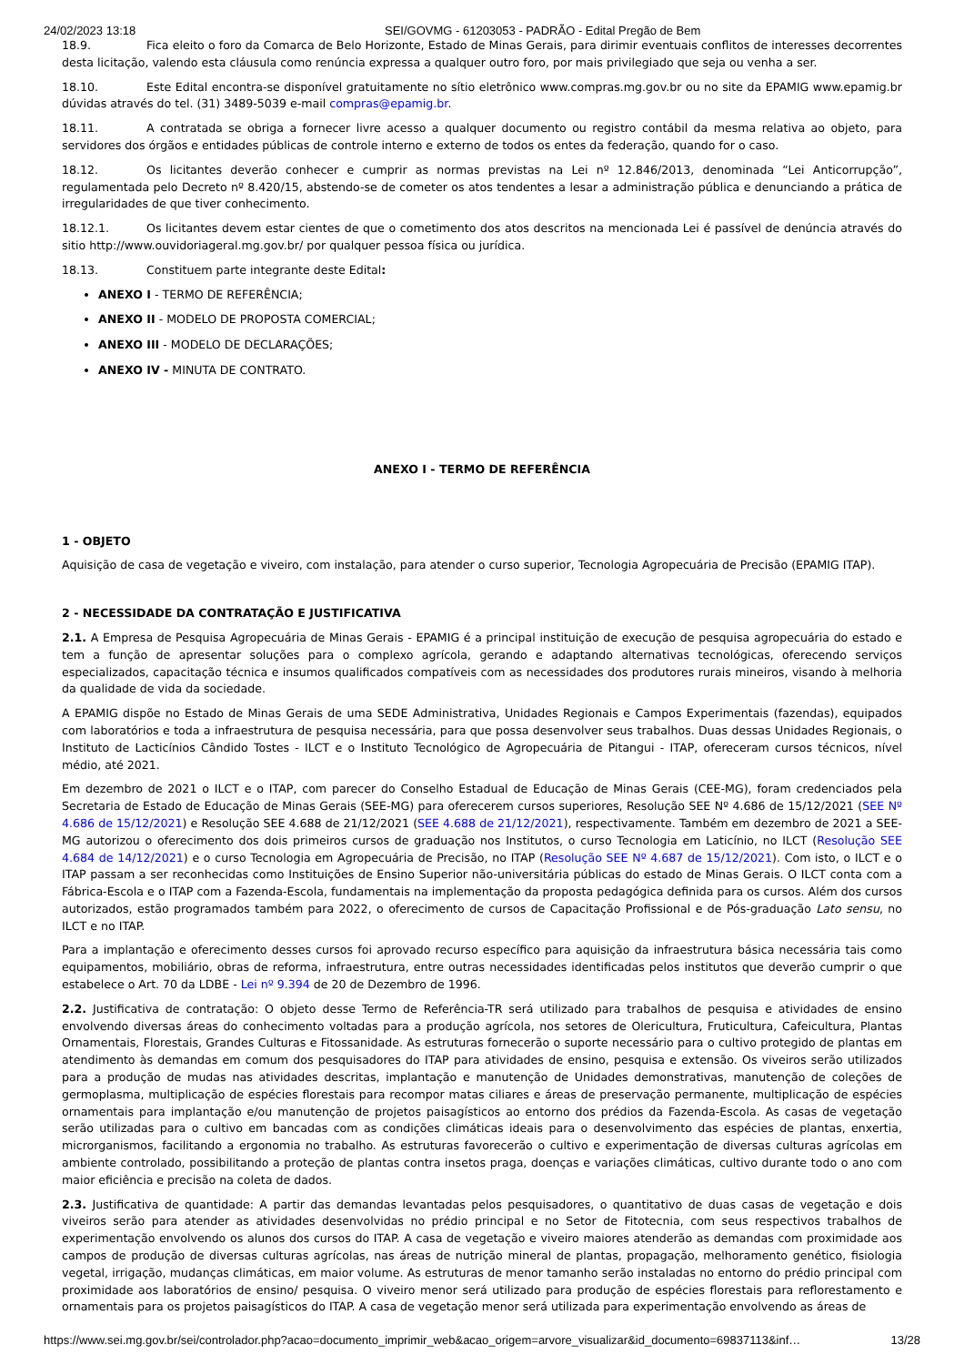24/02/2023 13:18 SEI/GOVMG - 61203053 - PADRÃO - Edital Pregão de Bem
18.9. Fica eleito o foro da Comarca de Belo Horizonte, Estado de Minas Gerais, para dirimir eventuais conflitos de interesses decorrentes desta licitação, valendo esta cláusula como renúncia expressa a qualquer outro foro, por mais privilegiado que seja ou venha a ser.
18.10. Este Edital encontra-se disponível gratuitamente no sítio eletrônico www.compras.mg.gov.br ou no site da EPAMIG www.epamig.br dúvidas através do tel. (31) 3489-5039 e-mail compras@epamig.br.
18.11. A contratada se obriga a fornecer livre acesso a qualquer documento ou registro contábil da mesma relativa ao objeto, para servidores dos órgãos e entidades públicas de controle interno e externo de todos os entes da federação, quando for o caso.
18.12. Os licitantes deverão conhecer e cumprir as normas previstas na Lei nº 12.846/2013, denominada “Lei Anticorrupção”, regulamentada pelo Decreto nº 8.420/15, abstendo-se de cometer os atos tendentes a lesar a administração pública e denunciando a prática de irregularidades de que tiver conhecimento.
18.12.1. Os licitantes devem estar cientes de que o cometimento dos atos descritos na mencionada Lei é passível de denúncia através do sitio http://www.ouvidoriageral.mg.gov.br/ por qualquer pessoa física ou jurídica.
18.13. Constituem parte integrante deste Edital:
ANEXO I - TERMO DE REFERÊNCIA;
ANEXO II - MODELO DE PROPOSTA COMERCIAL;
ANEXO III - MODELO DE DECLARAÇÕES;
ANEXO IV - MINUTA DE CONTRATO.
ANEXO I - TERMO DE REFERÊNCIA
1 - OBJETO
Aquisição de casa de vegetação e viveiro, com instalação, para atender o curso superior, Tecnologia Agropecuária de Precisão (EPAMIG ITAP).
2 - NECESSIDADE DA CONTRATAÇÃO E JUSTIFICATIVA
2.1. A Empresa de Pesquisa Agropecuária de Minas Gerais - EPAMIG é a principal instituição de execução de pesquisa agropecuária do estado e tem a função de apresentar soluções para o complexo agrícola, gerando e adaptando alternativas tecnológicas, oferecendo serviços especializados, capacitação técnica e insumos qualificados compatíveis com as necessidades dos produtores rurais mineiros, visando à melhoria da qualidade de vida da sociedade.
A EPAMIG dispõe no Estado de Minas Gerais de uma SEDE Administrativa, Unidades Regionais e Campos Experimentais (fazendas), equipados com laboratórios e toda a infraestrutura de pesquisa necessária, para que possa desenvolver seus trabalhos. Duas dessas Unidades Regionais, o Instituto de Lacticínios Cândido Tostes - ILCT e o Instituto Tecnológico de Agropecuária de Pitangui - ITAP, ofereceram cursos técnicos, nível médio, até 2021.
Em dezembro de 2021 o ILCT e o ITAP, com parecer do Conselho Estadual de Educação de Minas Gerais (CEE-MG), foram credenciados pela Secretaria de Estado de Educação de Minas Gerais (SEE-MG) para oferecerem cursos superiores, Resolução SEE Nº 4.686 de 15/12/2021 (SEE Nº 4.686 de 15/12/2021) e Resolução SEE 4.688 de 21/12/2021 (SEE 4.688 de 21/12/2021), respectivamente. Também em dezembro de 2021 a SEE-MG autorizou o oferecimento dos dois primeiros cursos de graduação nos Institutos, o curso Tecnologia em Laticínio, no ILCT (Resolução SEE 4.684 de 14/12/2021) e o curso Tecnologia em Agropecuária de Precisão, no ITAP (Resolução SEE Nº 4.687 de 15/12/2021). Com isto, o ILCT e o ITAP passam a ser reconhecidas como Instituições de Ensino Superior não-universitária públicas do estado de Minas Gerais. O ILCT conta com a Fábrica-Escola e o ITAP com a Fazenda-Escola, fundamentais na implementação da proposta pedagógica definida para os cursos. Além dos cursos autorizados, estão programados também para 2022, o oferecimento de cursos de Capacitação Profissional e de Pós-graduação Lato sensu, no ILCT e no ITAP.
Para a implantação e oferecimento desses cursos foi aprovado recurso específico para aquisição da infraestrutura básica necessária tais como equipamentos, mobiliário, obras de reforma, infraestrutura, entre outras necessidades identificadas pelos institutos que deverão cumprir o que estabelece o Art. 70 da LDBE - Lei nº 9.394 de 20 de Dezembro de 1996.
2.2. Justificativa de contratação: O objeto desse Termo de Referência-TR será utilizado para trabalhos de pesquisa e atividades de ensino envolvendo diversas áreas do conhecimento voltadas para a produção agrícola, nos setores de Olericultura, Fruticultura, Cafeicultura, Plantas Ornamentais, Florestais, Grandes Culturas e Fitossanidade. As estruturas fornecerão o suporte necessário para o cultivo protegido de plantas em atendimento às demandas em comum dos pesquisadores do ITAP para atividades de ensino, pesquisa e extensão. Os viveiros serão utilizados para a produção de mudas nas atividades descritas, implantação e manutenção de Unidades demonstrativas, manutenção de coleções de germoplasma, multiplicação de espécies florestais para recompor matas ciliares e áreas de preservação permanente, multiplicação de espécies ornamentais para implantação e/ou manutenção de projetos paisagísticos ao entorno dos prédios da Fazenda-Escola. As casas de vegetação serão utilizadas para o cultivo em bancadas com as condições climáticas ideais para o desenvolvimento das espécies de plantas, enxertia, microrganismos, facilitando a ergonomia no trabalho. As estruturas favorecerão o cultivo e experimentação de diversas culturas agrícolas em ambiente controlado, possibilitando a proteção de plantas contra insetos praga, doenças e variações climáticas, cultivo durante todo o ano com maior eficiência e precisão na coleta de dados.
2.3. Justificativa de quantidade: A partir das demandas levantadas pelos pesquisadores, o quantitativo de duas casas de vegetação e dois viveiros serão para atender as atividades desenvolvidas no prédio principal e no Setor de Fitotecnia, com seus respectivos trabalhos de experimentação envolvendo os alunos dos cursos do ITAP. A casa de vegetação e viveiro maiores atenderão as demandas com proximidade aos campos de produção de diversas culturas agrícolas, nas áreas de nutrição mineral de plantas, propagação, melhoramento genético, fisiologia vegetal, irrigação, mudanças climáticas, em maior volume. As estruturas de menor tamanho serão instaladas no entorno do prédio principal com proximidade aos laboratórios de ensino/ pesquisa. O viveiro menor será utilizado para produção de espécies florestais para reflorestamento e ornamentais para os projetos paisagísticos do ITAP. A casa de vegetação menor será utilizada para experimentação envolvendo as áreas de
https://www.sei.mg.gov.br/sei/controlador.php?acao=documento_imprimir_web&acao_origem=arvore_visualizar&id_documento=69837113&inf… 13/28